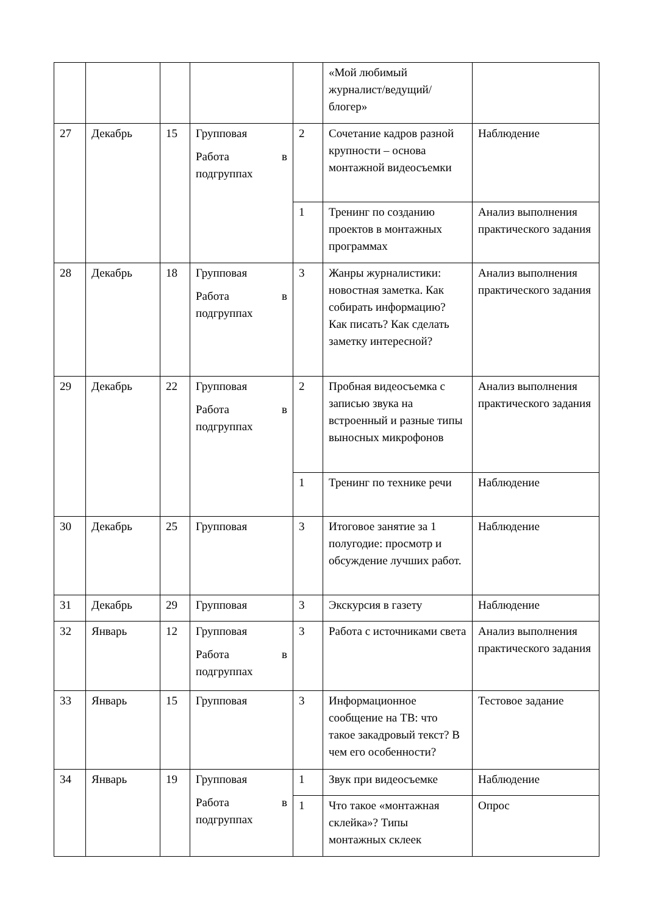| | | | | | «Мой любимый журналист/ведущий/блогер» | |
| 27 | Декабрь | 15 | Групповая Работа в подгруппах | 2 | Сочетание кадров разной крупности – основа монтажной видеосъемки | Наблюдение |
| | | | | 1 | Тренинг по созданию проектов в монтажных программах | Анализ выполнения практического задания |
| 28 | Декабрь | 18 | Групповая Работа в подгруппах | 3 | Жанры журналистики: новостная заметка. Как собирать информацию? Как писать? Как сделать заметку интересной? | Анализ выполнения практического задания |
| 29 | Декабрь | 22 | Групповая Работа в подгруппах | 2 | Пробная видеосъемка с записью звука на встроенный и разные типы выносных микрофонов | Анализ выполнения практического задания |
| | | | | 1 | Тренинг по технике речи | Наблюдение |
| 30 | Декабрь | 25 | Групповая | 3 | Итоговое занятие за 1 полугодие: просмотр и обсуждение лучших работ. | Наблюдение |
| 31 | Декабрь | 29 | Групповая | 3 | Экскурсия в газету | Наблюдение |
| 32 | Январь | 12 | Групповая Работа в подгруппах | 3 | Работа с источниками света | Анализ выполнения практического задания |
| 33 | Январь | 15 | Групповая | 3 | Информационное сообщение на ТВ: что такое закадровый текст? В чем его особенности? | Тестовое задание |
| 34 | Январь | 19 | Групповая Работа в подгруппах | 1 | Звук при видеосъемке | Наблюдение |
| | | | | 1 | Что такое «монтажная склейка»? Типы монтажных склеек | Опрос |